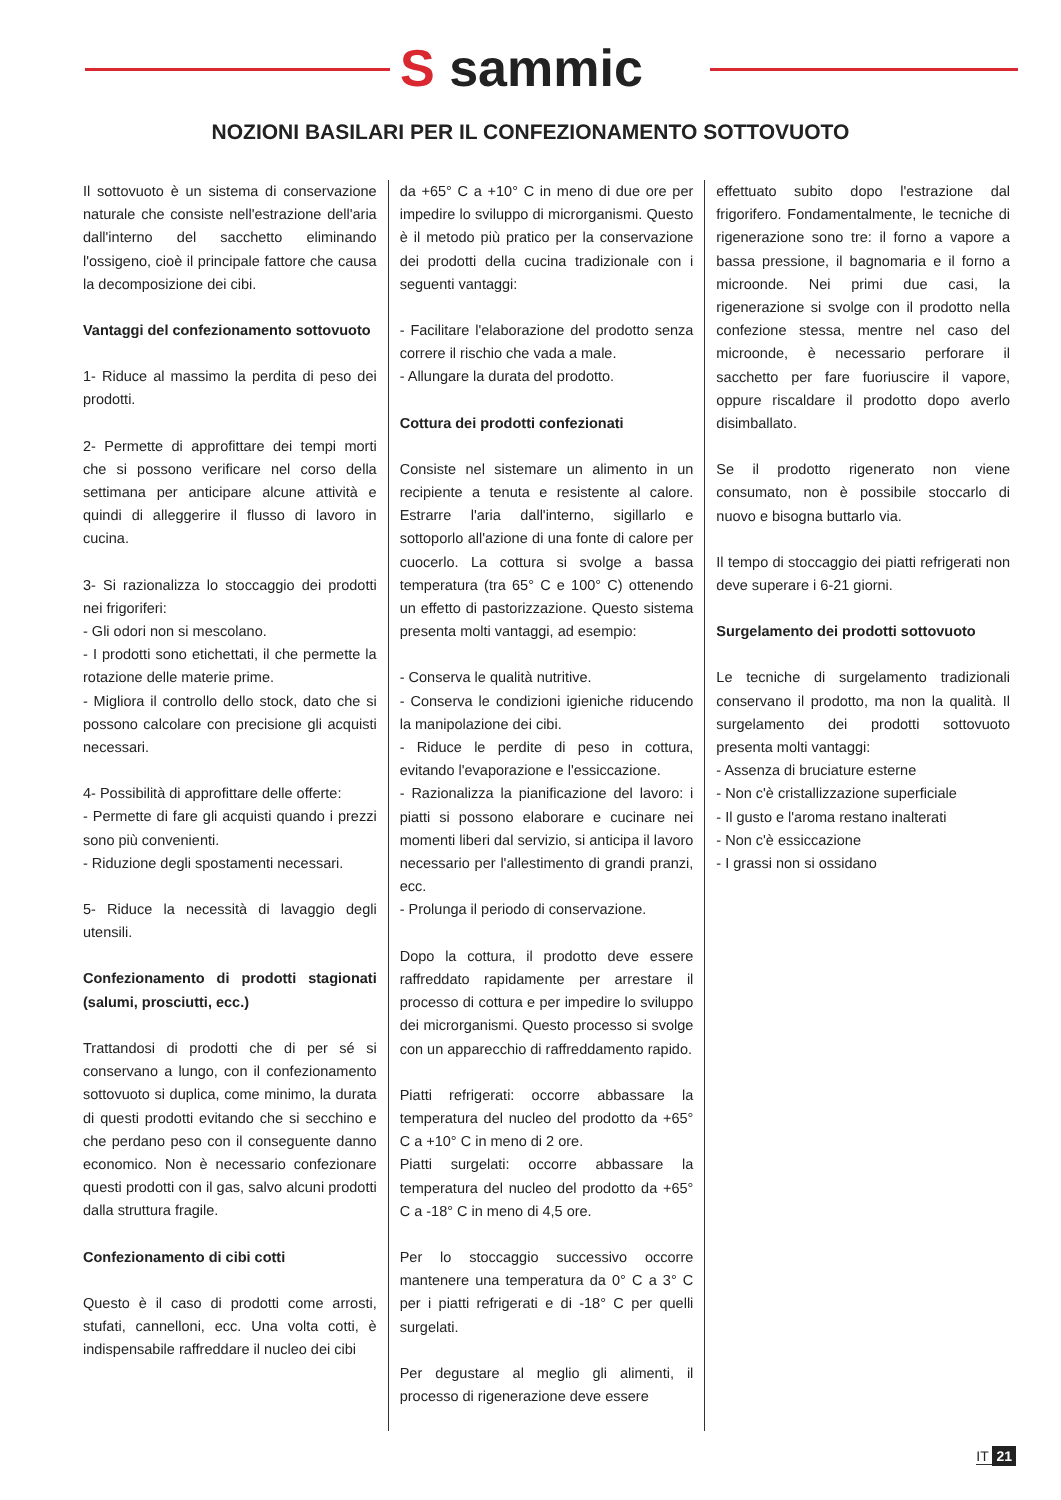S sammic
NOZIONI BASILARI PER IL CONFEZIONAMENTO SOTTOVUOTO
Il sottovuoto è un sistema di conservazione naturale che consiste nell'estrazione dell'aria dall'interno del sacchetto eliminando l'ossigeno, cioè il principale fattore che causa la decomposizione dei cibi.
Vantaggi del confezionamento sottovuoto
1- Riduce al massimo la perdita di peso dei prodotti.
2- Permette di approfittare dei tempi morti che si possono verificare nel corso della settimana per anticipare alcune attività e quindi di alleggerire il flusso di lavoro in cucina.
3- Si razionalizza lo stoccaggio dei prodotti nei frigoriferi:
- Gli odori non si mescolano.
- I prodotti sono etichettati, il che permette la rotazione delle materie prime.
- Migliora il controllo dello stock, dato che si possono calcolare con precisione gli acquisti necessari.
4- Possibilità di approfittare delle offerte:
- Permette di fare gli acquisti quando i prezzi sono più convenienti.
- Riduzione degli spostamenti necessari.
5- Riduce la necessità di lavaggio degli utensili.
Confezionamento di prodotti stagionati (salumi, prosciutti, ecc.)
Trattandosi di prodotti che di per sé si conservano a lungo, con il confezionamento sottovuoto si duplica, come minimo, la durata di questi prodotti evitando che si secchino e che perdano peso con il conseguente danno economico. Non è necessario confezionare questi prodotti con il gas, salvo alcuni prodotti dalla struttura fragile.
Confezionamento di cibi cotti
Questo è il caso di prodotti come arrosti, stufati, cannelloni, ecc. Una volta cotti, è indispensabile raffreddare il nucleo dei cibi
da +65° C a +10° C in meno di due ore per impedire lo sviluppo di microrganismi. Questo è il metodo più pratico per la conservazione dei prodotti della cucina tradizionale con i seguenti vantaggi:
- Facilitare l'elaborazione del prodotto senza correre il rischio che vada a male.
- Allungare la durata del prodotto.
Cottura dei prodotti confezionati
Consiste nel sistemare un alimento in un recipiente a tenuta e resistente al calore. Estrarre l'aria dall'interno, sigillarlo e sottoporlo all'azione di una fonte di calore per cuocerlo. La cottura si svolge a bassa temperatura (tra 65° C e 100° C) ottenendo un effetto di pastorizzazione. Questo sistema presenta molti vantaggi, ad esempio:
- Conserva le qualità nutritive.
- Conserva le condizioni igieniche riducendo la manipolazione dei cibi.
- Riduce le perdite di peso in cottura, evitando l'evaporazione e l'essiccazione.
- Razionalizza la pianificazione del lavoro: i piatti si possono elaborare e cucinare nei momenti liberi dal servizio, si anticipa il lavoro necessario per l'allestimento di grandi pranzi, ecc.
- Prolunga il periodo di conservazione.
Dopo la cottura, il prodotto deve essere raffreddato rapidamente per arrestare il processo di cottura e per impedire lo sviluppo dei microrganismi. Questo processo si svolge con un apparecchio di raffreddamento rapido.
Piatti refrigerati: occorre abbassare la temperatura del nucleo del prodotto da +65° C a +10° C in meno di 2 ore.
Piatti surgelati: occorre abbassare la temperatura del nucleo del prodotto da +65° C a -18° C in meno di 4,5 ore.
Per lo stoccaggio successivo occorre mantenere una temperatura da 0° C a 3° C per i piatti refrigerati e di -18° C per quelli surgelati.
Per degustare al meglio gli alimenti, il processo di rigenerazione deve essere
effettuato subito dopo l'estrazione dal frigorifero. Fondamentalmente, le tecniche di rigenerazione sono tre: il forno a vapore a bassa pressione, il bagnomaria e il forno a microonde. Nei primi due casi, la rigenerazione si svolge con il prodotto nella confezione stessa, mentre nel caso del microonde, è necessario perforare il sacchetto per fare fuoriuscire il vapore, oppure riscaldare il prodotto dopo averlo disimballato.
Se il prodotto rigenerato non viene consumato, non è possibile stoccarlo di nuovo e bisogna buttarlo via.
Il tempo di stoccaggio dei piatti refrigerati non deve superare i 6-21 giorni.
Surgelamento dei prodotti sottovuoto
Le tecniche di surgelamento tradizionali conservano il prodotto, ma non la qualità. Il surgelamento dei prodotti sottovuoto presenta molti vantaggi:
- Assenza di bruciature esterne
- Non c'è cristallizzazione superficiale
- Il gusto e l'aroma restano inalterati
- Non c'è essiccazione
- I grassi non si ossidano
IT 21